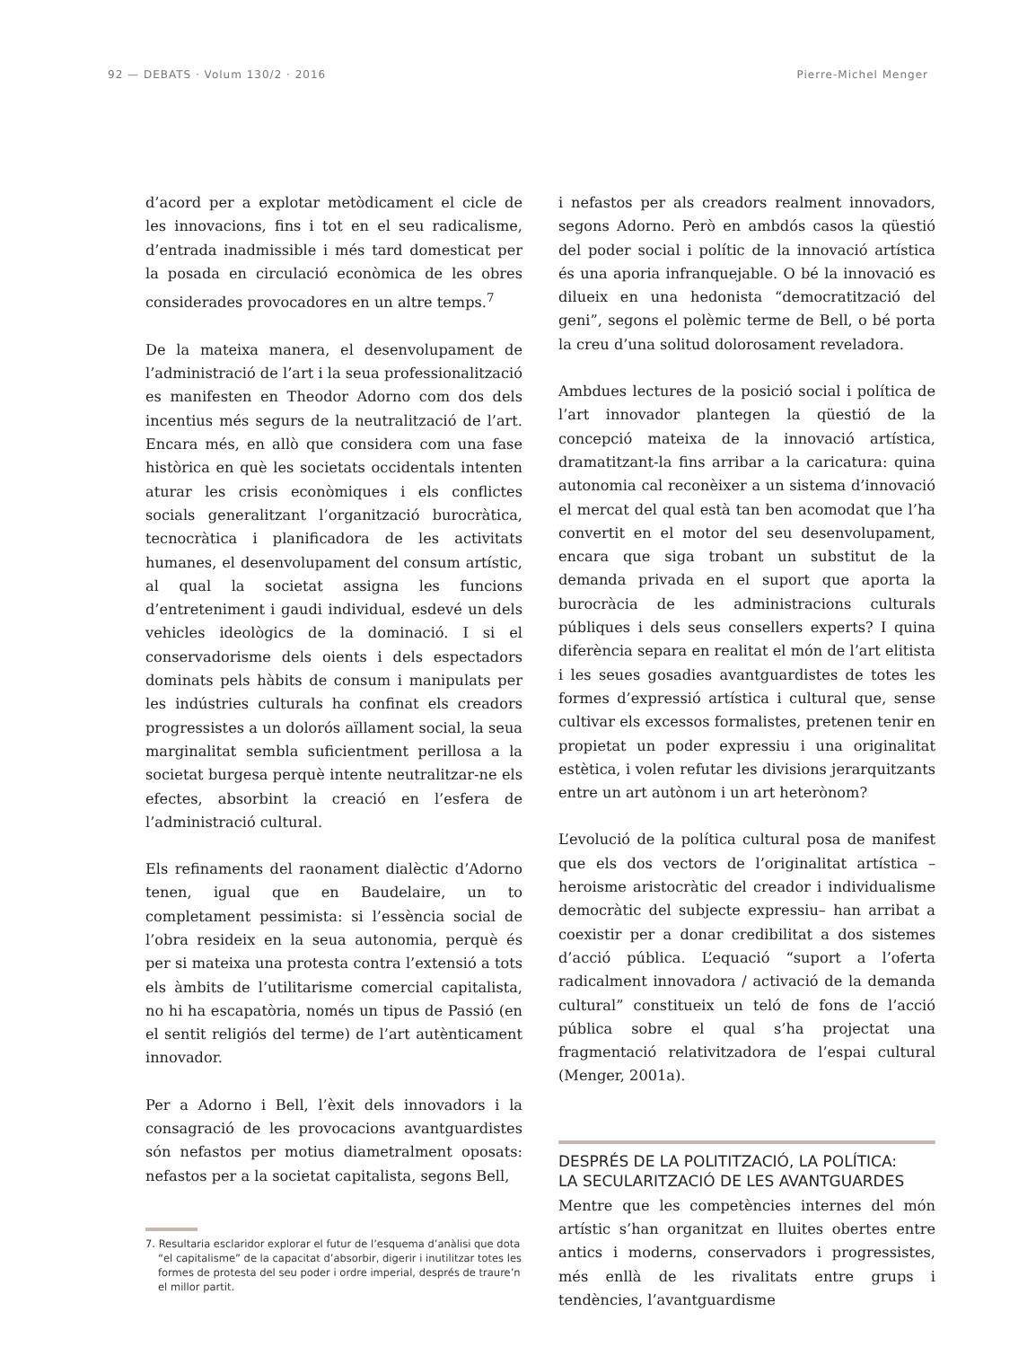92 — DEBATS · Volum 130/2 · 2016 Pierre-Michel Menger
d’acord per a explotar metòdicament el cicle de les innovacions, fins i tot en el seu radicalisme, d’entrada inadmissible i més tard domesticat per la posada en circulació econòmica de les obres considerades provocadores en un altre temps.<sup>7</sup>
De la mateixa manera, el desenvolupament de l’administració de l’art i la seua professionalització es manifesten en Theodor Adorno com dos dels incentius més segurs de la neutralització de l’art. Encara més, en allò que considera com una fase històrica en què les societats occidentals intenten aturar les crisis econòmiques i els conflictes socials generalitzant l’organització burocràtica, tecnocràtica i planificadora de les activitats humanes, el desenvolupament del consum artístic, al qual la societat assigna les funcions d’entreteniment i gaudi individual, esdevé un dels vehicles ideològics de la dominació. I si el conservadorisme dels oients i dels espectadors dominats pels hàbits de consum i manipulats per les indústries culturals ha confinat els creadors progressistes a un dolorós aïllament social, la seua marginalitat sembla suficientment perillosa a la societat burgesa perquè intente neutralitzar-ne els efectes, absorbint la creació en l’esfera de l’administració cultural.
Els refinaments del raonament dialèctic d’Adorno tenen, igual que en Baudelaire, un to completament pessimista: si l’essència social de l’obra resideix en la seua autonomia, perquè és per si mateixa una protesta contra l’extensió a tots els àmbits de l’utilitarisme comercial capitalista, no hi ha escapatòria, només un tipus de Passió (en el sentit religiós del terme) de l’art autènticament innovador.
Per a Adorno i Bell, l’èxit dels innovadors i la consagració de les provocacions avantguardistes són nefastos per motius diametralment oposats: nefastos per a la societat capitalista, segons Bell,
7. Resultaria esclaridor explorar el futur de l’esquema d’anàlisi que dota “el capitalisme” de la capacitat d’absorbir, digerir i inutilitzar totes les formes de protesta del seu poder i ordre imperial, després de traure’n el millor partit.
i nefastos per als creadors realment innovadors, segons Adorno. Però en ambdós casos la qüestió del poder social i polític de la innovació artística és una aporia infranquejable. O bé la innovació es dilueix en una hedonista “democratització del geni”, segons el polèmic terme de Bell, o bé porta la creu d’una solitud dolorosament reveladora.
Ambdues lectures de la posició social i política de l’art innovador plantegen la qüestió de la concepció mateixa de la innovació artística, dramatitzant-la fins arribar a la caricatura: quina autonomia cal reconèixer a un sistema d’innovació el mercat del qual està tan ben acomodat que l’ha convertit en el motor del seu desenvolupament, encara que siga trobant un substitut de la demanda privada en el suport que aporta la burocràcia de les administracions culturals públiques i dels seus consellers experts? I quina diferència separa en realitat el món de l’art elitista i les seues gosadies avantguardistes de totes les formes d’expressió artística i cultural que, sense cultivar els excessos formalistes, pretenen tenir en propietat un poder expressiu i una originalitat estètica, i volen refutar les divisions jerarquitzants entre un art autònom i un art heterònom?
L’evolució de la política cultural posa de manifest que els dos vectors de l’originalitat artística –heroisme aristocràtic del creador i individualisme democràtic del subjecte expressiu– han arribat a coexistir per a donar credibilitat a dos sistemes d’acció pública. L’equació “suport a l’oferta radicalment innovadora / activació de la demanda cultural” constitueix un teló de fons de l’acció pública sobre el qual s’ha projectat una fragmentació relativitzadora de l’espai cultural (Menger, 2001a).
DESPRÉS DE LA POLITITZACIÓ, LA POLÍTICA:
LA SECULARITZACIÓ DE LES AVANTGUARDES
Mentre que les competències internes del món artístic s’han organitzat en lluites obertes entre antics i moderns, conservadors i progressistes, més enllà de les rivalitats entre grups i tendències, l’avantguardisme